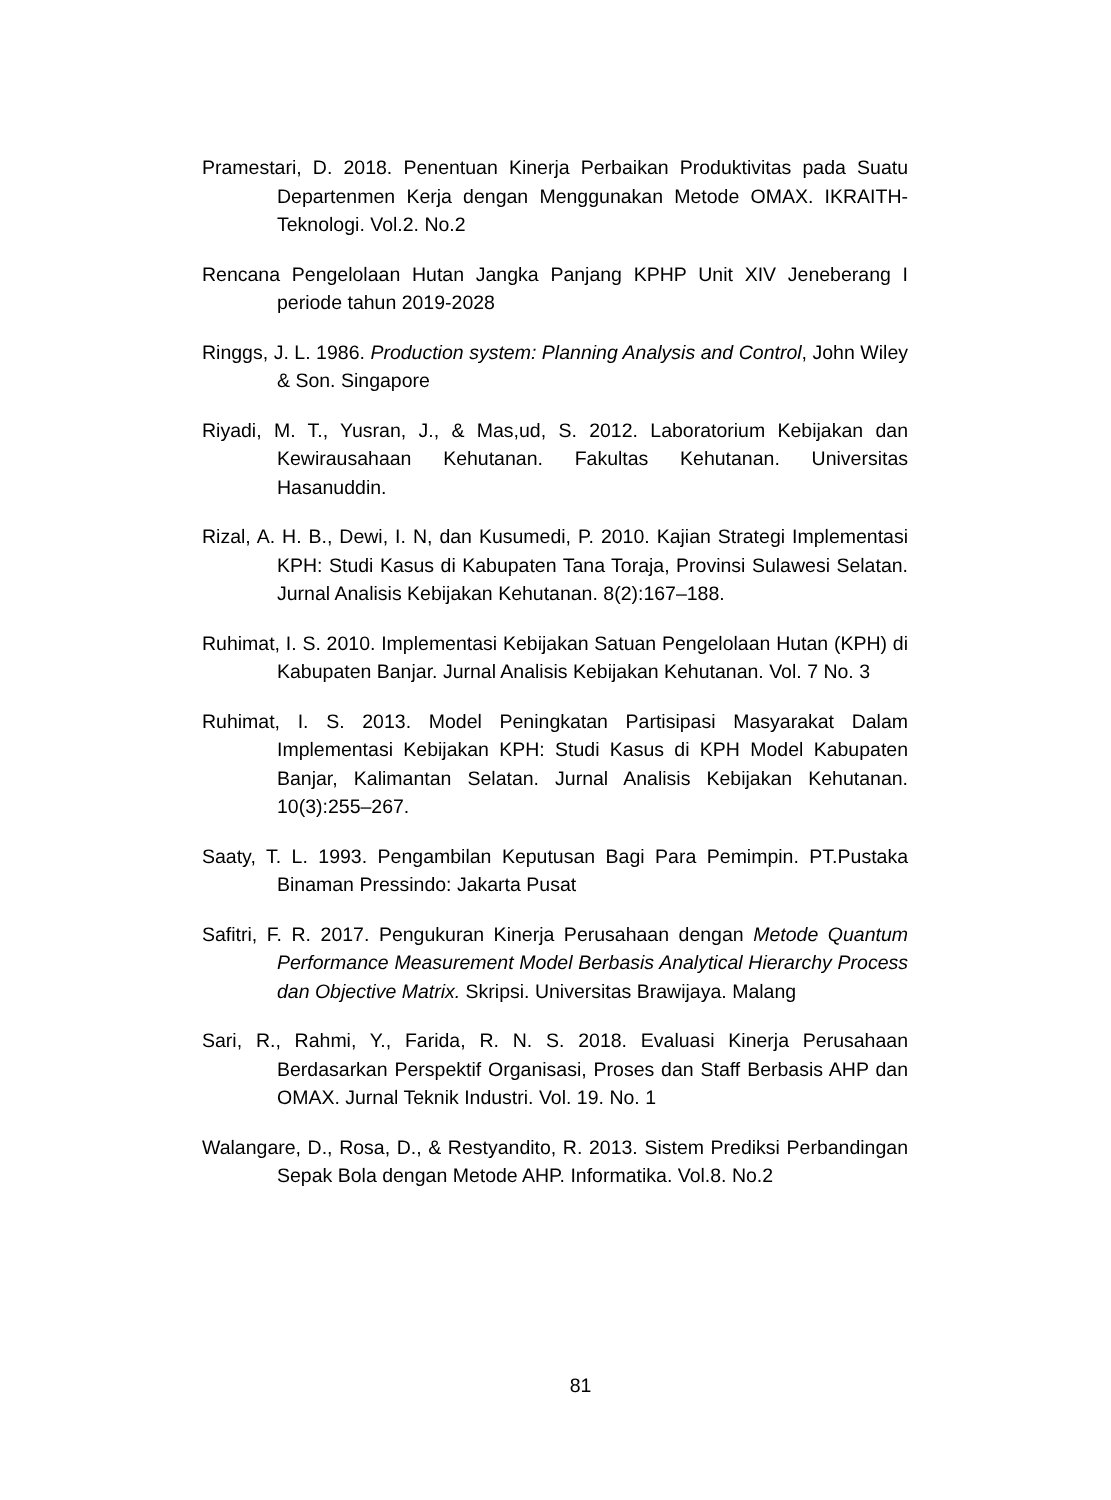Pramestari, D. 2018. Penentuan Kinerja Perbaikan Produktivitas pada Suatu Departenmen Kerja dengan Menggunakan Metode OMAX. IKRAITH-Teknologi. Vol.2. No.2
Rencana Pengelolaan Hutan Jangka Panjang KPHP Unit XIV Jeneberang I periode tahun 2019-2028
Ringgs, J. L. 1986. Production system: Planning Analysis and Control, John Wiley & Son. Singapore
Riyadi, M. T., Yusran, J., & Mas,ud, S. 2012. Laboratorium Kebijakan dan Kewirausahaan Kehutanan. Fakultas Kehutanan. Universitas Hasanuddin.
Rizal, A. H. B., Dewi, I. N, dan Kusumedi, P. 2010. Kajian Strategi Implementasi KPH: Studi Kasus di Kabupaten Tana Toraja, Provinsi Sulawesi Selatan. Jurnal Analisis Kebijakan Kehutanan. 8(2):167–188.
Ruhimat, I. S. 2010. Implementasi Kebijakan Satuan Pengelolaan Hutan (KPH) di Kabupaten Banjar. Jurnal Analisis Kebijakan Kehutanan. Vol. 7 No. 3
Ruhimat, I. S. 2013. Model Peningkatan Partisipasi Masyarakat Dalam Implementasi Kebijakan KPH: Studi Kasus di KPH Model Kabupaten Banjar, Kalimantan Selatan. Jurnal Analisis Kebijakan Kehutanan. 10(3):255–267.
Saaty, T. L. 1993. Pengambilan Keputusan Bagi Para Pemimpin. PT.Pustaka Binaman Pressindo: Jakarta Pusat
Safitri, F. R. 2017. Pengukuran Kinerja Perusahaan dengan Metode Quantum Performance Measurement Model Berbasis Analytical Hierarchy Process dan Objective Matrix. Skripsi. Universitas Brawijaya. Malang
Sari, R., Rahmi, Y., Farida, R. N. S. 2018. Evaluasi Kinerja Perusahaan Berdasarkan Perspektif Organisasi, Proses dan Staff Berbasis AHP dan OMAX. Jurnal Teknik Industri. Vol. 19. No. 1
Walangare, D., Rosa, D., & Restyandito, R. 2013. Sistem Prediksi Perbandingan Sepak Bola dengan Metode AHP. Informatika. Vol.8. No.2
81